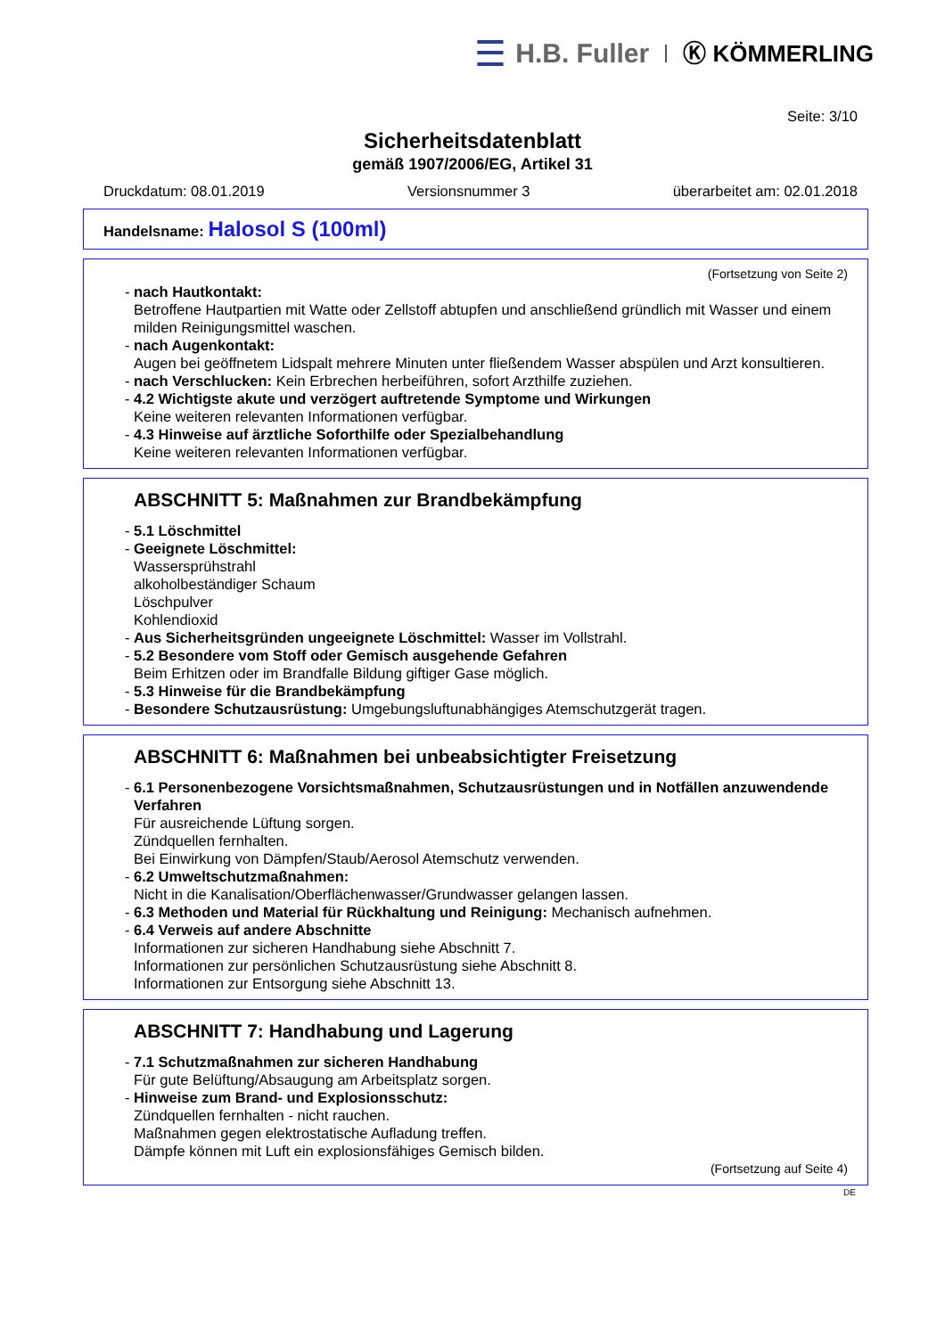☰ H.B. Fuller Ⓚ KÖMMERLING
Seite: 3/10
Sicherheitsdatenblatt
gemäß 1907/2006/EG, Artikel 31
Druckdatum: 08.01.2019 Versionsnummer 3 überarbeitet am: 02.01.2018
Handelsname: Halosol S (100ml)
(Fortsetzung von Seite 2)
- nach Hautkontakt:
Betroffene Hautpartien mit Watte oder Zellstoff abtupfen und anschließend gründlich mit Wasser und einem milden Reinigungsmittel waschen.
- nach Augenkontakt:
Augen bei geöffnetem Lidspalt mehrere Minuten unter fließendem Wasser abspülen und Arzt konsultieren.
- nach Verschlucken: Kein Erbrechen herbeiführen, sofort Arzthilfe zuziehen.
- 4.2 Wichtigste akute und verzögert auftretende Symptome und Wirkungen
Keine weiteren relevanten Informationen verfügbar.
- 4.3 Hinweise auf ärztliche Soforthilfe oder Spezialbehandlung
Keine weiteren relevanten Informationen verfügbar.
ABSCHNITT 5: Maßnahmen zur Brandbekämpfung
- 5.1 Löschmittel
- Geeignete Löschmittel:
Wassersprühstrahl
alkoholbeständiger Schaum
Löschpulver
Kohlendioxid
- Aus Sicherheitsgründen ungeeignete Löschmittel: Wasser im Vollstrahl.
- 5.2 Besondere vom Stoff oder Gemisch ausgehende Gefahren
Beim Erhitzen oder im Brandfalle Bildung giftiger Gase möglich.
- 5.3 Hinweise für die Brandbekämpfung
- Besondere Schutzausrüstung: Umgebungsluftunabhängiges Atemschutzgerät tragen.
ABSCHNITT 6: Maßnahmen bei unbeabsichtigter Freisetzung
- 6.1 Personenbezogene Vorsichtsmaßnahmen, Schutzausrüstungen und in Notfällen anzuwendende Verfahren
Für ausreichende Lüftung sorgen.
Zündquellen fernhalten.
Bei Einwirkung von Dämpfen/Staub/Aerosol Atemschutz verwenden.
- 6.2 Umweltschutzmaßnahmen:
Nicht in die Kanalisation/Oberflächenwasser/Grundwasser gelangen lassen.
- 6.3 Methoden und Material für Rückhaltung und Reinigung: Mechanisch aufnehmen.
- 6.4 Verweis auf andere Abschnitte
Informationen zur sicheren Handhabung siehe Abschnitt 7.
Informationen zur persönlichen Schutzausrüstung siehe Abschnitt 8.
Informationen zur Entsorgung siehe Abschnitt 13.
ABSCHNITT 7: Handhabung und Lagerung
- 7.1 Schutzmaßnahmen zur sicheren Handhabung
Für gute Belüftung/Absaugung am Arbeitsplatz sorgen.
- Hinweise zum Brand- und Explosionsschutz:
Zündquellen fernhalten - nicht rauchen.
Maßnahmen gegen elektrostatische Aufladung treffen.
Dämpfe können mit Luft ein explosionsfähiges Gemisch bilden.
(Fortsetzung auf Seite 4)
DE